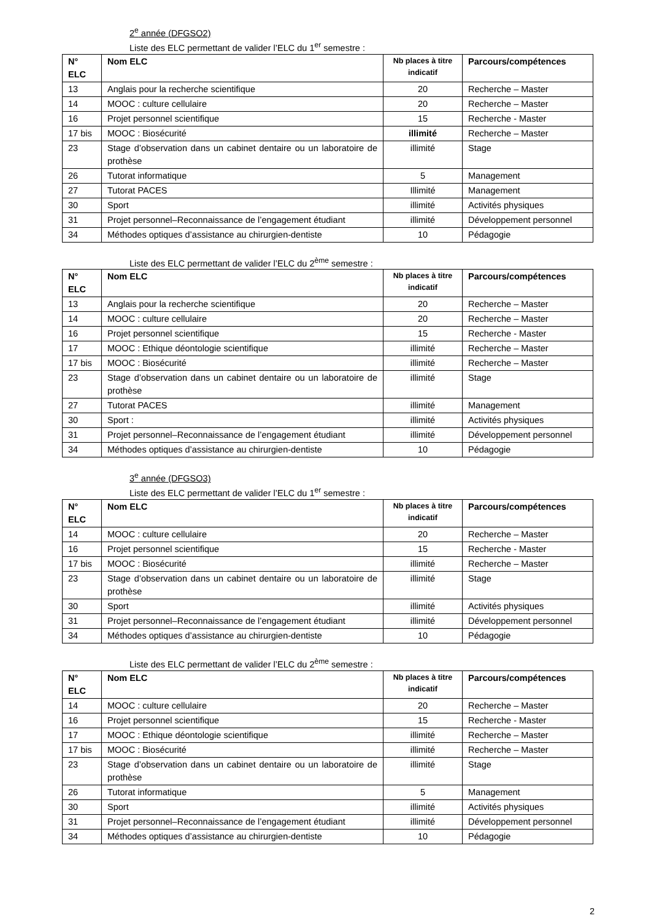2<sup>e</sup> année (DFGSO2)
Liste des ELC permettant de valider l’ELC du 1<sup>er</sup> semestre :
| N° ELC | Nom ELC | Nb places à titre indicatif | Parcours/compétences |
| --- | --- | --- | --- |
| 13 | Anglais pour la recherche scientifique | 20 | Recherche – Master |
| 14 | MOOC : culture cellulaire | 20 | Recherche – Master |
| 16 | Projet personnel scientifique | 15 | Recherche - Master |
| 17 bis | MOOC : Biosécurité | illimité | Recherche – Master |
| 23 | Stage d’observation dans un cabinet dentaire ou un laboratoire de prothèse | illimité | Stage |
| 26 | Tutorat informatique | 5 | Management |
| 27 | Tutorat PACES | Illimité | Management |
| 30 | Sport | illimité | Activités physiques |
| 31 | Projet personnel–Reconnaissance de l’engagement étudiant | illimité | Développement personnel |
| 34 | Méthodes optiques d’assistance au chirurgien-dentiste | 10 | Pédagogie |
Liste des ELC permettant de valider l’ELC du 2<sup>ème</sup> semestre :
| N° ELC | Nom ELC | Nb places à titre indicatif | Parcours/compétences |
| --- | --- | --- | --- |
| 13 | Anglais pour la recherche scientifique | 20 | Recherche – Master |
| 14 | MOOC : culture cellulaire | 20 | Recherche – Master |
| 16 | Projet personnel scientifique | 15 | Recherche - Master |
| 17 | MOOC : Ethique déontologie scientifique | illimité | Recherche – Master |
| 17 bis | MOOC : Biosécurité | illimité | Recherche – Master |
| 23 | Stage d’observation dans un cabinet dentaire ou un laboratoire de prothèse | illimité | Stage |
| 27 | Tutorat PACES | illimité | Management |
| 30 | Sport : | illimité | Activités physiques |
| 31 | Projet personnel–Reconnaissance de l’engagement étudiant | illimité | Développement personnel |
| 34 | Méthodes optiques d’assistance au chirurgien-dentiste | 10 | Pédagogie |
3<sup>e</sup> année (DFGSO3)
Liste des ELC permettant de valider l’ELC du 1<sup>er</sup> semestre :
| N° ELC | Nom ELC | Nb places à titre indicatif | Parcours/compétences |
| --- | --- | --- | --- |
| 14 | MOOC : culture cellulaire | 20 | Recherche – Master |
| 16 | Projet personnel scientifique | 15 | Recherche - Master |
| 17 bis | MOOC : Biosécurité | illimité | Recherche – Master |
| 23 | Stage d’observation dans un cabinet dentaire ou un laboratoire de prothèse | illimité | Stage |
| 30 | Sport | illimité | Activités physiques |
| 31 | Projet personnel–Reconnaissance de l’engagement étudiant | illimité | Développement personnel |
| 34 | Méthodes optiques d’assistance au chirurgien-dentiste | 10 | Pédagogie |
Liste des ELC permettant de valider l’ELC du 2<sup>ème</sup> semestre :
| N° ELC | Nom ELC | Nb places à titre indicatif | Parcours/compétences |
| --- | --- | --- | --- |
| 14 | MOOC : culture cellulaire | 20 | Recherche – Master |
| 16 | Projet personnel scientifique | 15 | Recherche - Master |
| 17 | MOOC : Ethique déontologie scientifique | illimité | Recherche – Master |
| 17 bis | MOOC : Biosécurité | illimité | Recherche – Master |
| 23 | Stage d’observation dans un cabinet dentaire ou un laboratoire de prothèse | illimité | Stage |
| 26 | Tutorat informatique | 5 | Management |
| 30 | Sport | illimité | Activités physiques |
| 31 | Projet personnel–Reconnaissance de l’engagement étudiant | illimité | Développement personnel |
| 34 | Méthodes optiques d’assistance au chirurgien-dentiste | 10 | Pédagogie |
2